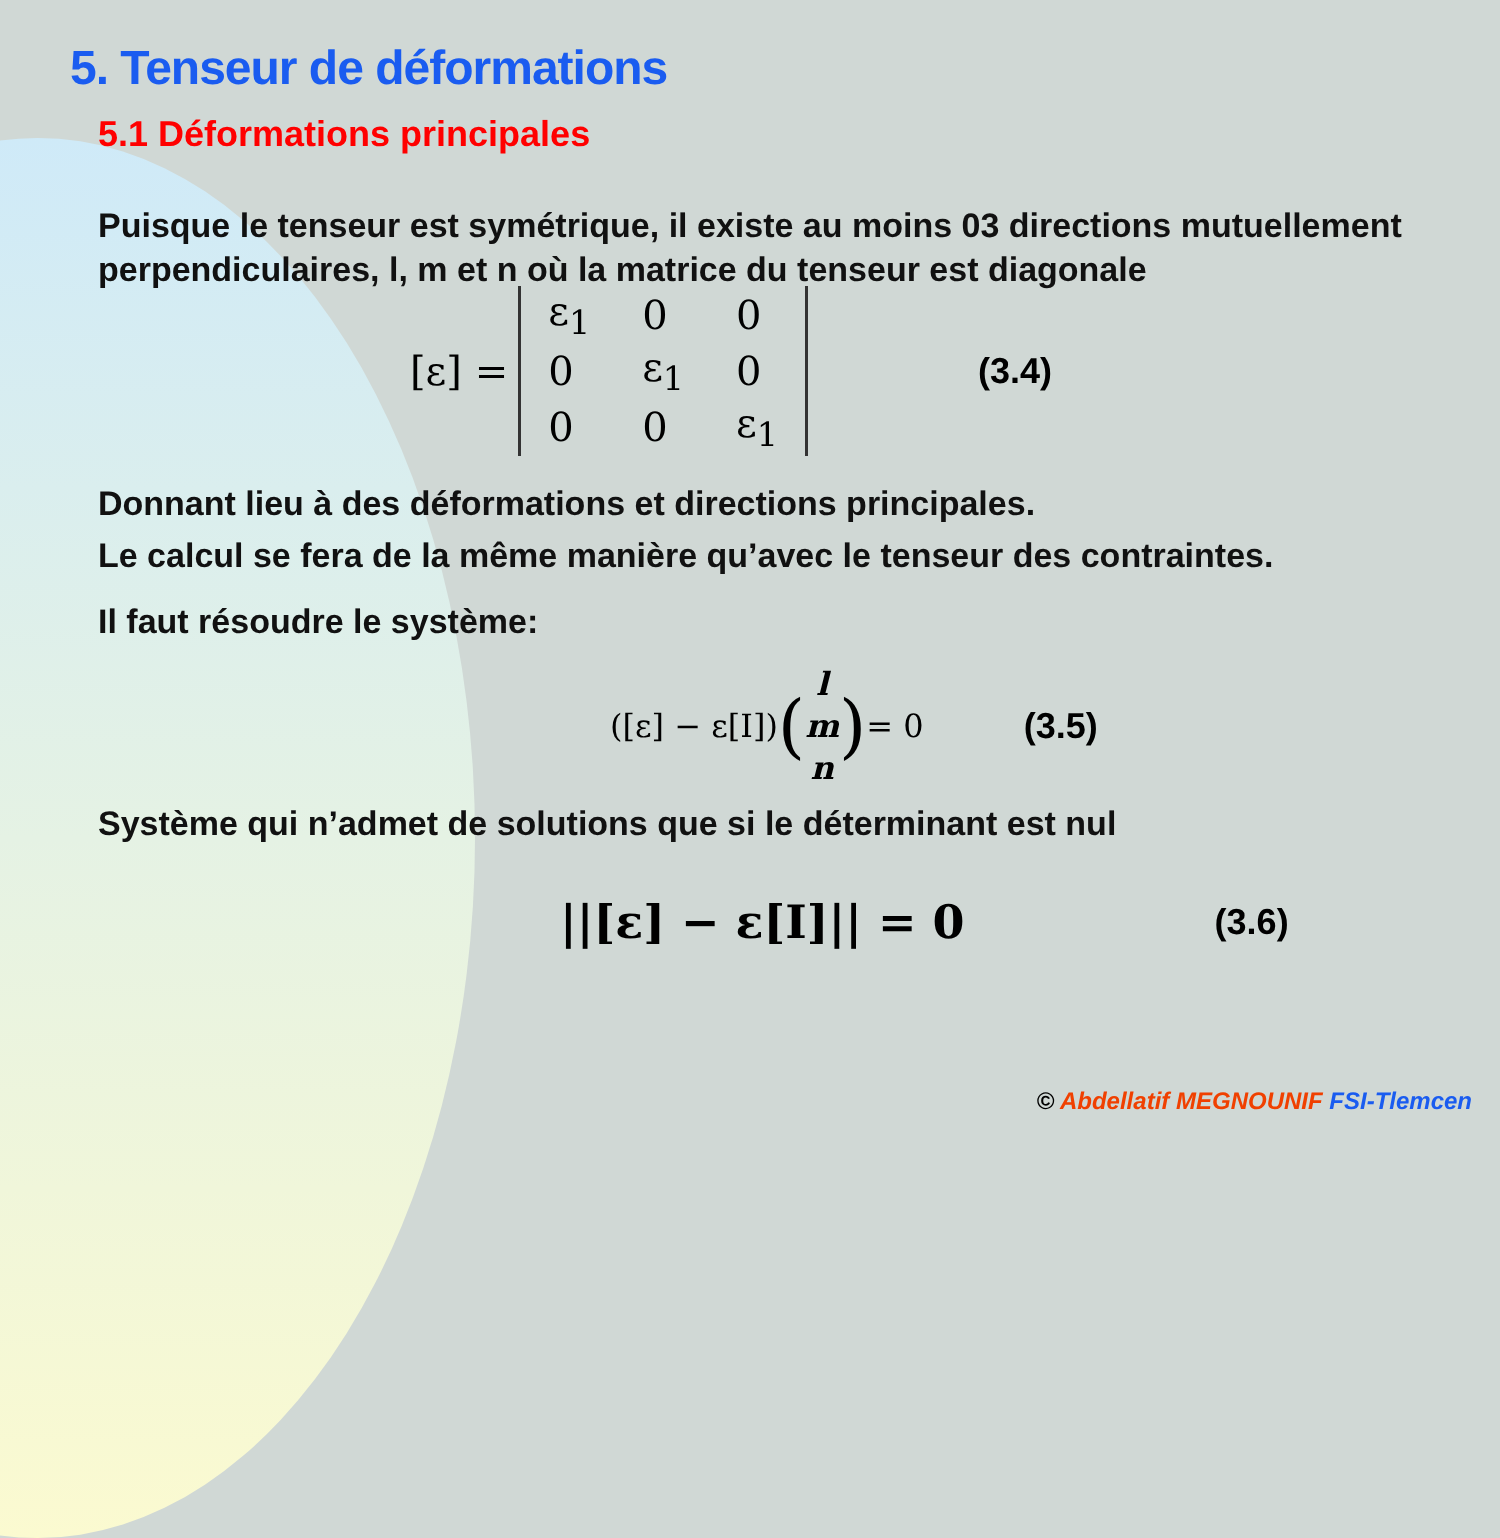5. Tenseur de déformations
5.1 Déformations principales
Puisque le tenseur est symétrique, il existe au moins 03 directions mutuellement perpendiculaires, l, m et n où la matrice du tenseur est diagonale
[ε] =
| ε<sub>1</sub> | 0 | 0 |
| 0 | ε<sub>1</sub> | 0 |
| 0 | 0 | ε<sub>1</sub> |
(3.4)
Donnant lieu à des déformations et directions principales.
Le calcul se fera de la même manière qu’avec le tenseur des contraintes.
Il faut résoudre le système:
([ε] − ε[I]) (l
m
n) = 0 (3.5)
Système qui n’admet de solutions que si le déterminant est nul
||[ε] − ε[I]|| = 0 (3.6)
© Abdellatif MEGNOUNIF FSI-Tlemcen